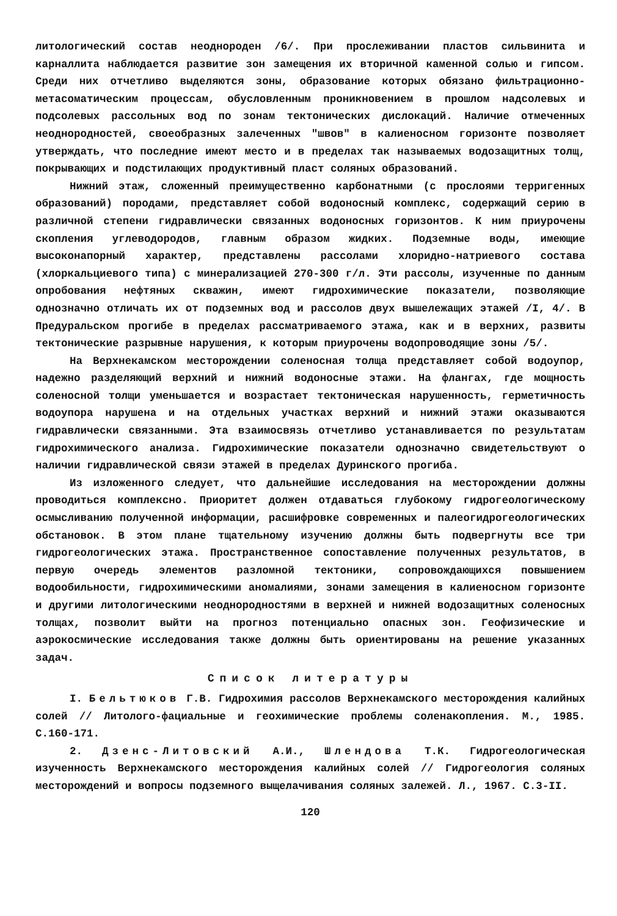литологический состав неоднороден /6/. При прослеживании пластов сильвинита и карналлита наблюдается развитие зон замещения их вторичной каменной солью и гипсом. Среди них отчетливо выделяются зоны, образование которых обязано фильтрационно-метасоматическим процессам, обусловленным проникновением в прошлом надсолевых и подсолевых рассольных вод по зонам тектонических дислокаций. Наличие отмеченных неоднородностей, своеобразных залеченных "швов" в калиеносном горизонте позволяет утверждать, что последние имеют место и в пределах так называемых водозащитных толщ, покрывающих и подстилающих продуктивный пласт соляных образований.
Нижний этаж, сложенный преимущественно карбонатными (с прослоями терригенных образований) породами, представляет собой водоносный комплекс, содержащий серию в различной степени гидравлически связанных водоносных горизонтов. К ним приурочены скопления углеводородов, главным образом жидких. Подземные воды, имеющие высоконапорный характер, представлены рассолами хлоридно-натриевого состава (хлоркальциевого типа) с минерализацией 270-300 г/л. Эти рассолы, изученные по данным опробования нефтяных скважин, имеют гидрохимические показатели, позволяющие однозначно отличать их от подземных вод и рассолов двух вышележащих этажей /I, 4/. В Предуральском прогибе в пределах рассматриваемого этажа, как и в верхних, развиты тектонические разрывные нарушения, к которым приурочены водопроводящие зоны /5/.
На Верхнекамском месторождении соленосная толща представляет собой водоупор, надежно разделяющий верхний и нижний водоносные этажи. На флангах, где мощность соленосной толщи уменьшается и возрастает тектоническая нарушенность, герметичность водоупора нарушена и на отдельных участках верхний и нижний этажи оказываются гидравлически связанными. Эта взаимосвязь отчетливо устанавливается по результатам гидрохимического анализа. Гидрохимические показатели однозначно свидетельствуют о наличии гидравлической связи этажей в пределах Дуринского прогиба.
Из изложенного следует, что дальнейшие исследования на месторождении должны проводиться комплексно. Приоритет должен отдаваться глубокому гидрогеологическому осмысливанию полученной информации, расшифровке современных и палеогидрогеологических обстановок. В этом плане тщательному изучению должны быть подвергнуты все три гидрогеологических этажа. Пространственное сопоставление полученных результатов, в первую очередь элементов разломной тектоники, сопровождающихся повышением водообильности, гидрохимическими аномалиями, зонами замещения в калиеносном горизонте и другими литологическими неоднородностями в верхней и нижней водозащитных соленосных толщах, позволит выйти на прогноз потенциально опасных зон. Геофизические и аэрокосмические исследования также должны быть ориентированы на решение указанных задач.
Список литературы
I. Бельтюков Г.В. Гидрохимия рассолов Верхнекамского месторождения калийных солей // Литолого-фациальные и геохимические проблемы соленакопления. М., 1985. С.160-171.
2. Дзенс-Литовский А.И., Шлендова Т.К. Гидрогеологическая изученность Верхнекамского месторождения калийных солей // Гидрогеология соляных месторождений и вопросы подземного выщелачивания соляных залежей. Л., 1967. С.3-II.
120